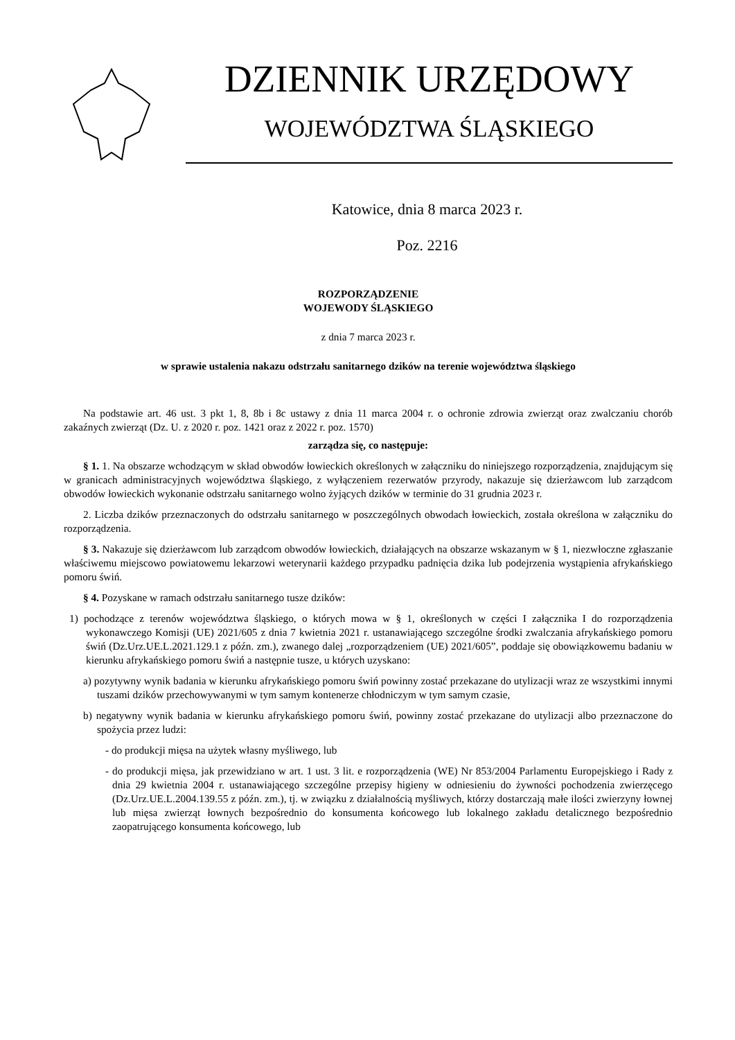DZIENNIK URZĘDOWY
WOJEWÓDZTWA ŚLĄSKIEGO
Katowice, dnia 8 marca 2023 r.
Poz. 2216
ROZPORZĄDZENIE
WOJEWODY ŚLĄSKIEGO
z dnia 7 marca 2023 r.
w sprawie ustalenia nakazu odstrzału sanitarnego dzików na terenie województwa śląskiego
Na podstawie art. 46 ust. 3 pkt 1, 8, 8b i 8c ustawy z dnia 11 marca 2004 r. o ochronie zdrowia zwierząt oraz zwalczaniu chorób zakaźnych zwierząt (Dz. U. z 2020 r. poz. 1421 oraz z 2022 r. poz. 1570)
zarządza się, co następuje:
§ 1. 1. Na obszarze wchodzącym w skład obwodów łowieckich określonych w załączniku do niniejszego rozporządzenia, znajdującym się w granicach administracyjnych województwa śląskiego, z wyłączeniem rezerwatów przyrody, nakazuje się dzierżawcom lub zarządcom obwodów łowieckich wykonanie odstrzału sanitarnego wolno żyjących dzików w terminie do 31 grudnia 2023 r.
2. Liczba dzików przeznaczonych do odstrzału sanitarnego w poszczególnych obwodach łowieckich, została określona w załączniku do rozporządzenia.
§ 3. Nakazuje się dzierżawcom lub zarządcom obwodów łowieckich, działających na obszarze wskazanym w § 1, niezwłoczne zgłaszanie właściwemu miejscowo powiatowemu lekarzowi weterynarii każdego przypadku padnięcia dzika lub podejrzenia wystąpienia afrykańskiego pomoru świń.
§ 4. Pozyskane w ramach odstrzału sanitarnego tusze dzików:
1) pochodzące z terenów województwa śląskiego, o których mowa w § 1, określonych w części I załącznika I do rozporządzenia wykonawczego Komisji (UE) 2021/605 z dnia 7 kwietnia 2021 r. ustanawiającego szczególne środki zwalczania afrykańskiego pomoru świń (Dz.Urz.UE.L.2021.129.1 z późn. zm.), zwanego dalej „rozporządzeniem (UE) 2021/605”, poddaje się obowiązkowemu badaniu w kierunku afrykańskiego pomoru świń a następnie tusze, u których uzyskano:
a) pozytywny wynik badania w kierunku afrykańskiego pomoru świń powinny zostać przekazane do utylizacji wraz ze wszystkimi innymi tuszami dzików przechowywanymi w tym samym kontenerze chłodniczym w tym samym czasie,
b) negatywny wynik badania w kierunku afrykańskiego pomoru świń, powinny zostać przekazane do utylizacji albo przeznaczone do spożycia przez ludzi:
- do produkcji mięsa na użytek własny myśliwego, lub
- do produkcji mięsa, jak przewidziano w art. 1 ust. 3 lit. e rozporządzenia (WE) Nr 853/2004 Parlamentu Europejskiego i Rady z dnia 29 kwietnia 2004 r. ustanawiającego szczególne przepisy higieny w odniesieniu do żywności pochodzenia zwierzęcego (Dz.Urz.UE.L.2004.139.55 z późn. zm.), tj. w związku z działalnością myśliwych, którzy dostarczają małe ilości zwierzyny łownej lub mięsa zwierząt łownych bezpośrednio do konsumenta końcowego lub lokalnego zakładu detalicznego bezpośrednio zaopatrującego konsumenta końcowego, lub